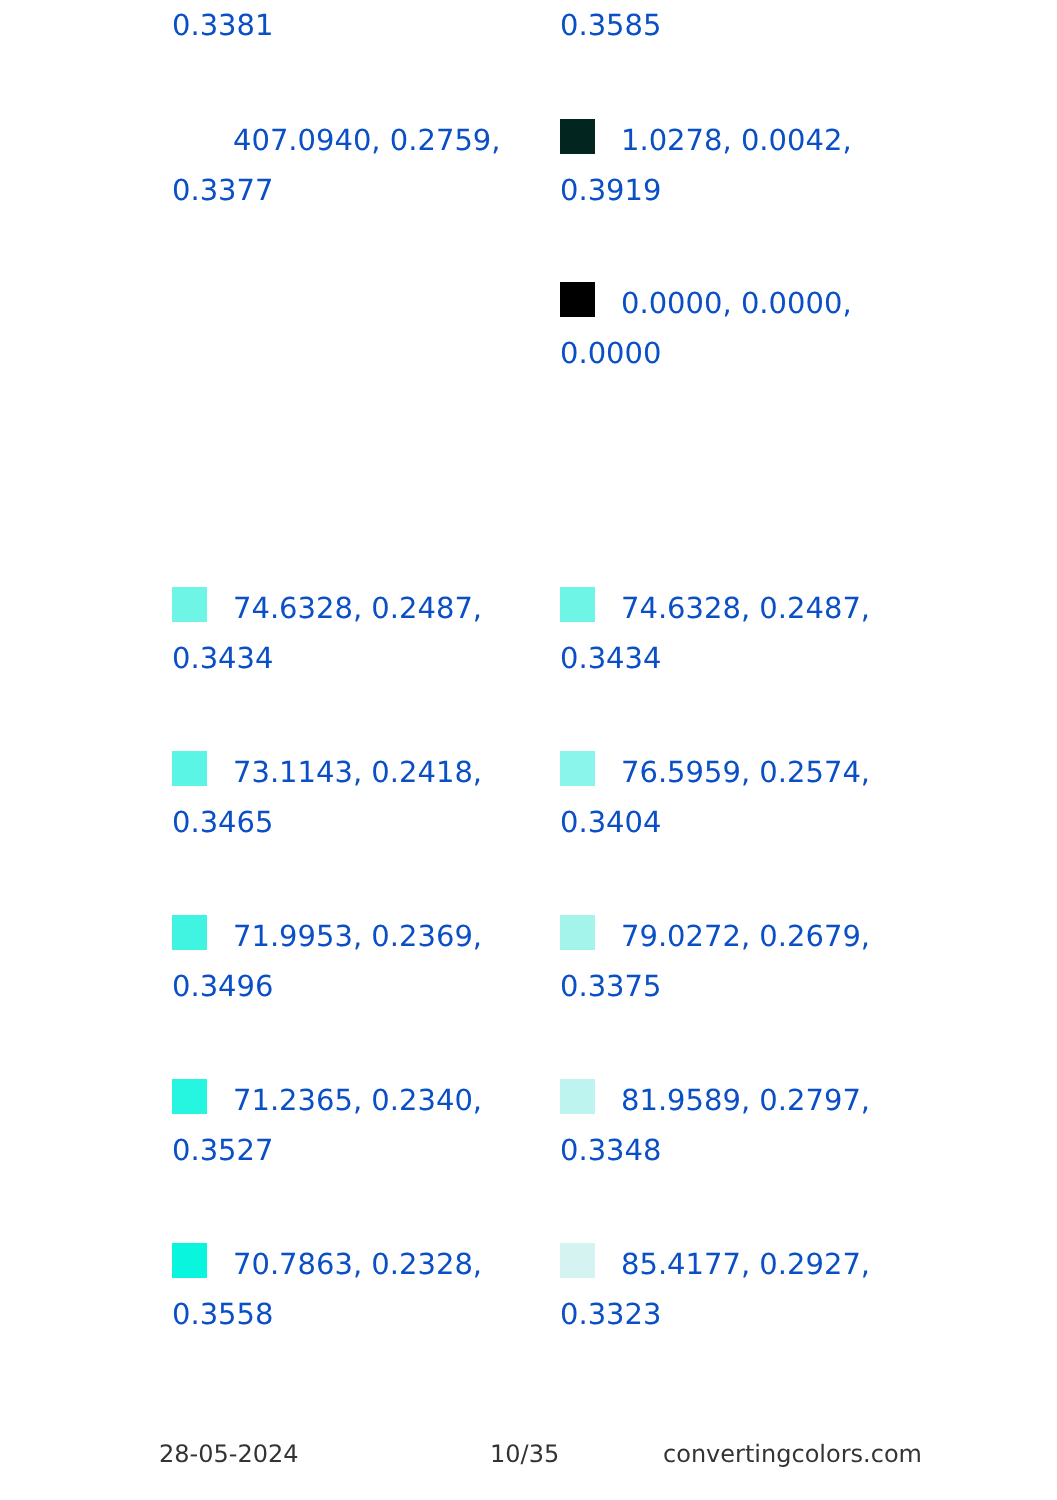0.3381 0.3585
407.0940, 0.2759, 0.3377
1.0278, 0.0042, 0.3919
0.0000, 0.0000, 0.0000
74.6328, 0.2487, 0.3434
74.6328, 0.2487, 0.3434
73.1143, 0.2418, 0.3465
76.5959, 0.2574, 0.3404
71.9953, 0.2369, 0.3496
79.0272, 0.2679, 0.3375
71.2365, 0.2340, 0.3527
81.9589, 0.2797, 0.3348
70.7863, 0.2328, 0.3558
85.4177, 0.2927, 0.3323
28-05-2024 10/35 convertingcolors.com